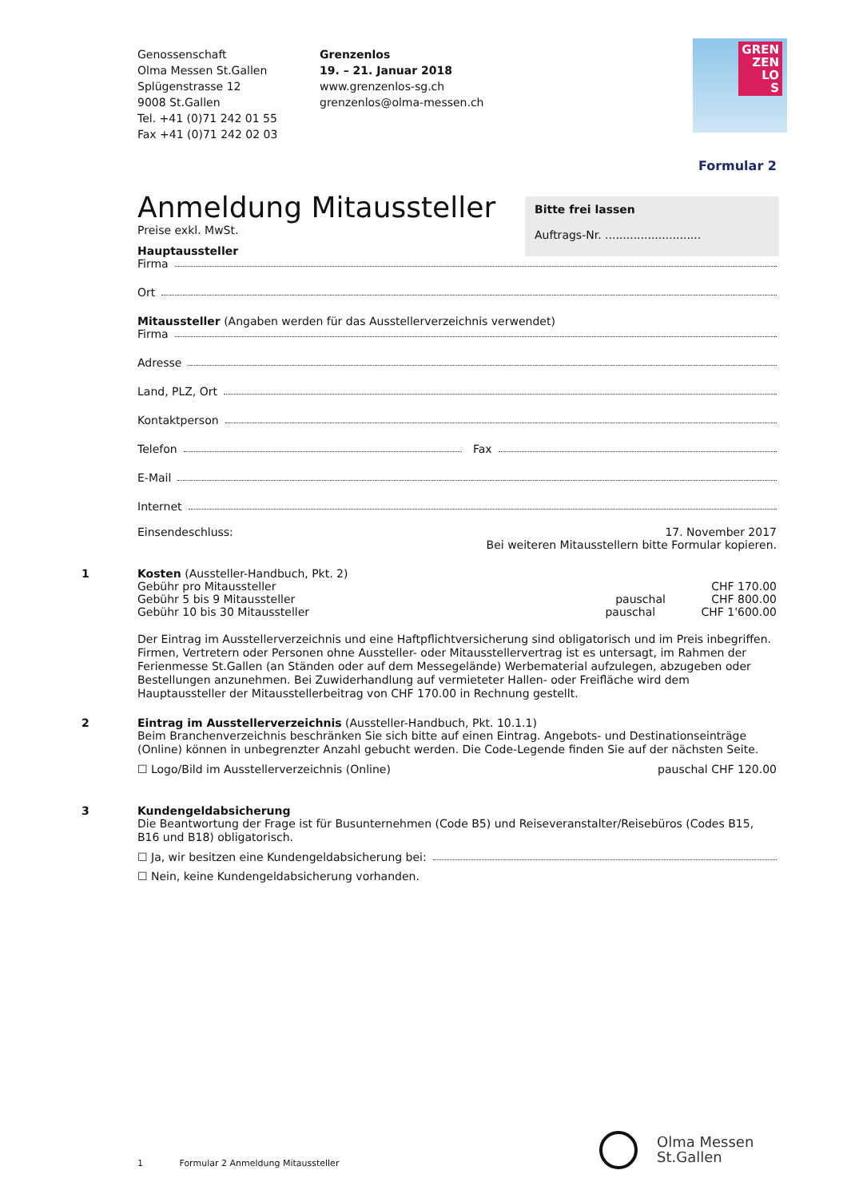Genossenschaft
Olma Messen St.Gallen
Splügenstrasse 12
9008 St.Gallen
Tel. +41 (0)71 242 01 55
Fax +41 (0)71 242 02 03
Grenzenlos
19. – 21. Januar 2018
www.grenzenlos-sg.ch
grenzenlos@olma-messen.ch
GREN
ZEN
LO
S
Formular 2
Anmeldung Mitaussteller
Bitte frei lassen
Auftrags-Nr. ...........................
Preise exkl. MwSt.
Hauptaussteller
Firma
Ort
Mitaussteller (Angaben werden für das Ausstellerverzeichnis verwendet)
Firma
Adresse
Land, PLZ, Ort
Kontaktperson
Telefon Fax
E-Mail
Internet
Einsendeschluss: 17. November 2017
Bei weiteren Mitausstellern bitte Formular kopieren.
1 Kosten (Aussteller-Handbuch, Pkt. 2)
Gebühr pro Mitaussteller CHF 170.00
Gebühr 5 bis 9 Mitaussteller pauschal CHF 800.00
Gebühr 10 bis 30 Mitaussteller pauschal CHF 1'600.00
Der Eintrag im Ausstellerverzeichnis und eine Haftpflichtversicherung sind obligatorisch und im Preis inbegriffen. Firmen, Vertretern oder Personen ohne Aussteller- oder Mitausstellervertrag ist es untersagt, im Rahmen der Ferienmesse St.Gallen (an Ständen oder auf dem Messegelände) Werbematerial aufzulegen, abzugeben oder Bestellungen anzunehmen. Bei Zuwiderhandlung auf vermieteter Hallen- oder Freifläche wird dem Hauptaussteller der Mitausstellerbeitrag von CHF 170.00 in Rechnung gestellt.
2 Eintrag im Ausstellerverzeichnis (Aussteller-Handbuch, Pkt. 10.1.1)
Beim Branchenverzeichnis beschränken Sie sich bitte auf einen Eintrag. Angebots- und Destinationseinträge (Online) können in unbegrenzter Anzahl gebucht werden. Die Code-Legende finden Sie auf der nächsten Seite.
☐ Logo/Bild im Ausstellerverzeichnis (Online) pauschal CHF 120.00
3 Kundengeldabsicherung
Die Beantwortung der Frage ist für Busunternehmen (Code B5) und Reiseveranstalter/Reisebüros (Codes B15, B16 und B18) obligatorisch.
☐ Ja, wir besitzen eine Kundengeldabsicherung bei:
☐ Nein, keine Kundengeldabsicherung vorhanden.
1 Formular 2 Anmeldung Mitaussteller
Olma Messen
St.Gallen